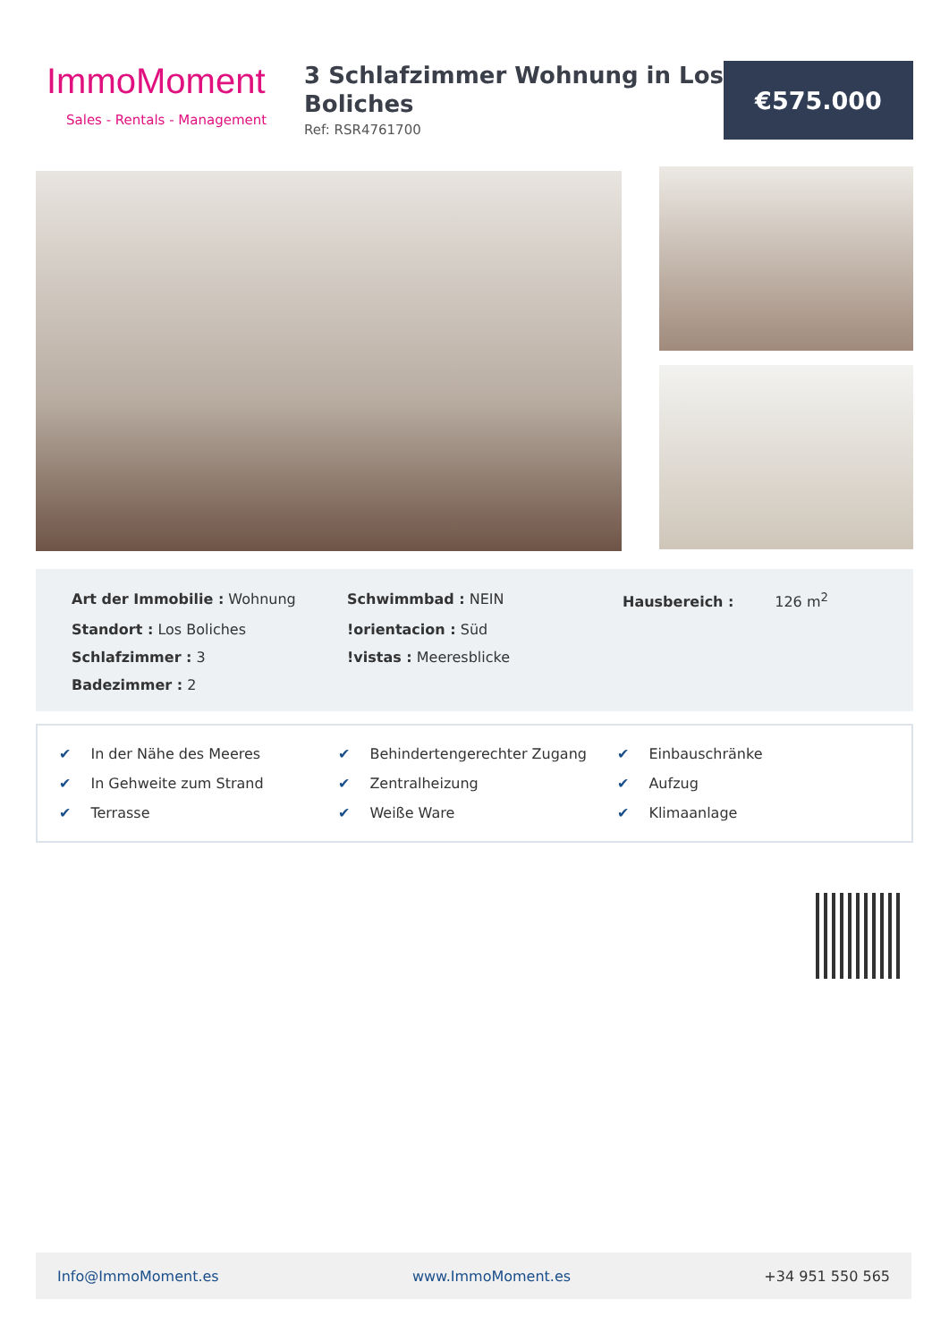ImmoMoment
Sales - Rentals - Management
3 Schlafzimmer Wohnung in Los Boliches
Ref: RSR4761700
€575.000
Art der Immobilie : Wohnung
Schwimmbad : NEIN
Hausbereich : 126 m<sup>2</sup>
Standort : Los Boliches
!orientacion : Süd
Schlafzimmer : 3
!vistas : Meeresblicke
Badezimmer : 2
✔ In der Nähe des Meeres
✔ Behindertengerechter Zugang
✔ Einbauschränke
✔ In Gehweite zum Strand
✔ Zentralheizung
✔ Aufzug
✔ Terrasse
✔ Weiße Ware
✔ Klimaanlage
Info@ImmoMoment.es www.ImmoMoment.es +34 951 550 565